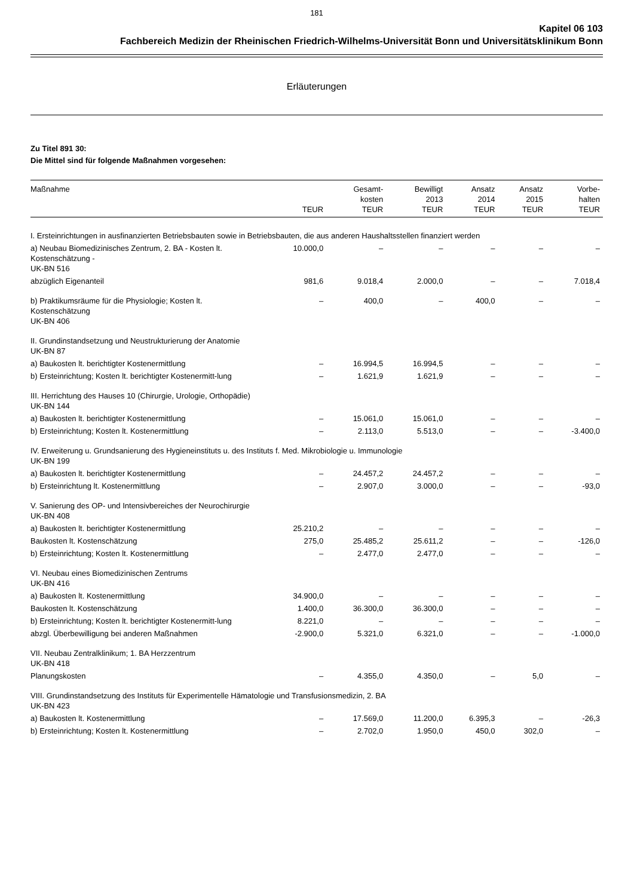181
Kapitel 06 103
Fachbereich Medizin der Rheinischen Friedrich-Wilhelms-Universität Bonn und Universitätsklinikum Bonn
Erläuterungen
Zu Titel 891 30:
Die Mittel sind für folgende Maßnahmen vorgesehen:
| Maßnahme | TEUR | Gesamt- kosten TEUR | Bewilligt 2013 TEUR | Ansatz 2014 TEUR | Ansatz 2015 TEUR | Vorbe- halten TEUR |
| --- | --- | --- | --- | --- | --- | --- |
| I. Ersteinrichtungen in ausfinanzierten Betriebsbauten sowie in Betriebsbauten, die aus anderen Haushaltsstellen finanziert werden | | | | | | |
| a) Neubau Biomedizinisches Zentrum, 2. BA - Kosten lt. Kostenschätzung - UK-BN 516 | 10.000,0 | – | – | – | – | – |
| abzüglich Eigenanteil | 981,6 | 9.018,4 | 2.000,0 | – | – | 7.018,4 |
| b) Praktikumsräume für die Physiologie; Kosten lt. Kostenschätzung UK-BN 406 | – | 400,0 | – | 400,0 | – | – |
| II. Grundinstandsetzung und Neustrukturierung der Anatomie UK-BN 87 | | | | | | |
| a) Baukosten lt. berichtigter Kostenermittlung | – | 16.994,5 | 16.994,5 | – | – | – |
| b) Ersteinrichtung; Kosten lt. berichtigter Kostenermitt-lung | – | 1.621,9 | 1.621,9 | – | – | – |
| III. Herrichtung des Hauses 10 (Chirurgie, Urologie, Orthopädie) UK-BN 144 | | | | | | |
| a) Baukosten lt. berichtigter Kostenermittlung | – | 15.061,0 | 15.061,0 | – | – | – |
| b) Ersteinrichtung; Kosten lt. Kostenermittlung | – | 2.113,0 | 5.513,0 | – | – | -3.400,0 |
| IV. Erweiterung u. Grundsanierung des Hygieneinstituts u. des Instituts f. Med. Mikrobiologie u. Immunologie UK-BN 199 | | | | | | |
| a) Baukosten lt. berichtigter Kostenermittlung | – | 24.457,2 | 24.457,2 | – | – | – |
| b) Ersteinrichtung lt. Kostenermittlung | – | 2.907,0 | 3.000,0 | – | – | -93,0 |
| V. Sanierung des OP- und Intensivbereiches der Neurochirurgie UK-BN 408 | | | | | | |
| a) Baukosten lt. berichtigter Kostenermittlung | 25.210,2 | – | – | – | – | – |
| Baukosten lt. Kostenschätzung | 275,0 | 25.485,2 | 25.611,2 | – | – | -126,0 |
| b) Ersteinrichtung; Kosten lt. Kostenermittlung | – | 2.477,0 | 2.477,0 | – | – | – |
| VI. Neubau eines Biomedizinischen Zentrums UK-BN 416 | | | | | | |
| a) Baukosten lt. Kostenermittlung | 34.900,0 | – | – | – | – | – |
| Baukosten lt. Kostenschätzung | 1.400,0 | 36.300,0 | 36.300,0 | – | – | – |
| b) Ersteinrichtung; Kosten lt. berichtigter Kostenermitt-lung | 8.221,0 | – | – | – | – | – |
| abzgl. Überbewilligung bei anderen Maßnahmen | -2.900,0 | 5.321,0 | 6.321,0 | – | – | -1.000,0 |
| VII. Neubau Zentralklinikum; 1. BA Herzzentrum UK-BN 418 | | | | | | |
| Planungskosten | – | 4.355,0 | 4.350,0 | – | 5,0 | – |
| VIII. Grundinstandsetzung des Instituts für Experimentelle Hämatologie und Transfusionsmedizin, 2. BA UK-BN 423 | | | | | | |
| a) Baukosten lt. Kostenermittlung | – | 17.569,0 | 11.200,0 | 6.395,3 | – | -26,3 |
| b) Ersteinrichtung; Kosten lt. Kostenermittlung | – | 2.702,0 | 1.950,0 | 450,0 | 302,0 | – |